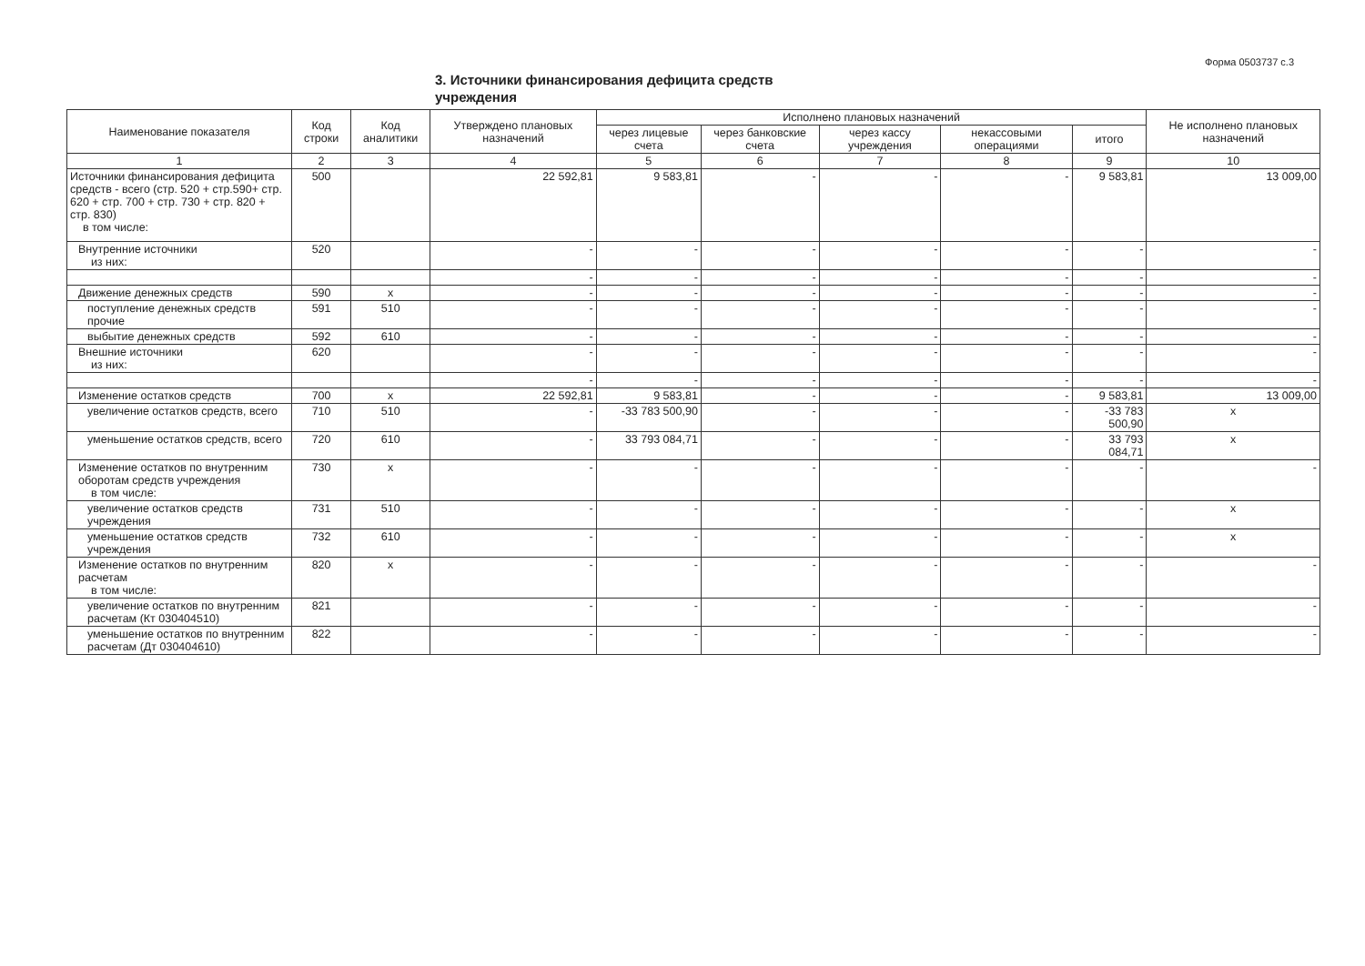Форма 0503737 с.3
3. Источники финансирования дефицита средств учреждения
| Наименование показателя | Код строки | Код аналитики | Утверждено плановых назначений | Исполнено плановых назначений | | | | | Не исполнено плановых назначений |
| --- | --- | --- | --- | --- | --- | --- | --- | --- | --- |
| | | | | через лицевые счета | через банковские счета | через кассу учреждения | некассовыми операциями | итого | |
| 1 | 2 | 3 | 4 | 5 | 6 | 7 | 8 | 9 | 10 |
| Источники финансирования дефицита средств - всего (стр. 520 + стр.590+ стр. 620 + стр. 700 + стр. 730 + стр. 820 + стр. 830) в том числе: | 500 | | 22 592,81 | 9 583,81 | - | - | - | 9 583,81 | 13 009,00 |
| Внутренние источники из них: | 520 | | - | - | - | - | - | - | - |
| | | | - | - | - | - | - | - | - |
| Движение денежных средств | 590 | x | - | - | - | - | - | - | - |
| поступление денежных средств прочие | 591 | 510 | - | - | - | - | - | - | - |
| выбытие денежных средств | 592 | 610 | - | - | - | - | - | - | - |
| Внешние источники из них: | 620 | | - | - | - | - | - | - | - |
| | | | - | - | - | - | - | - | - |
| Изменение остатков средств | 700 | x | 22 592,81 | 9 583,81 | - | - | - | 9 583,81 | 13 009,00 |
| увеличение остатков средств, всего | 710 | 510 | - | -33 783 500,90 | - | - | - | -33 783 500,90 | x |
| уменьшение остатков средств, всего | 720 | 610 | - | 33 793 084,71 | - | - | - | 33 793 084,71 | x |
| Изменение остатков по внутренним оборотам средств учреждения в том числе: | 730 | x | - | - | - | - | - | - | - |
| увеличение остатков средств учреждения | 731 | 510 | - | - | - | - | - | - | x |
| уменьшение остатков средств учреждения | 732 | 610 | - | - | - | - | - | - | x |
| Изменение остатков по внутренним расчетам в том числе: | 820 | x | - | - | - | - | - | - | - |
| увеличение остатков по внутренним расчетам (Кт 030404510) | 821 | | - | - | - | - | - | - | - |
| уменьшение остатков по внутренним расчетам (Дт 030404610) | 822 | | - | - | - | - | - | - | - |